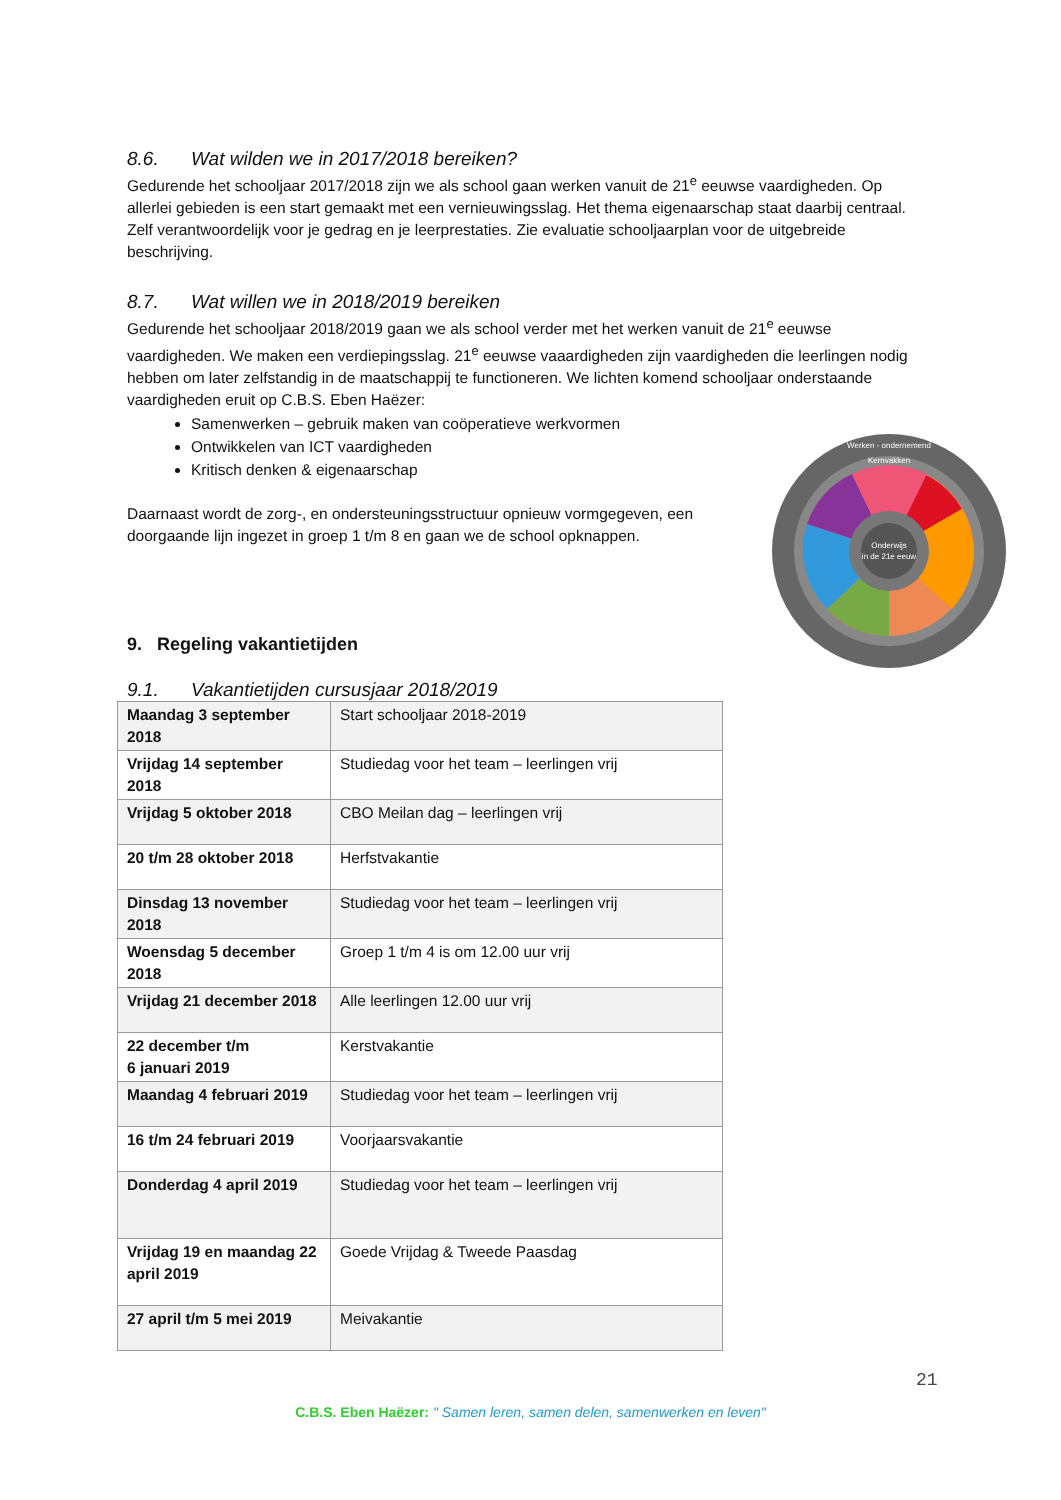8.6. Wat wilden we in 2017/2018 bereiken?
Gedurende het schooljaar 2017/2018 zijn we als school gaan werken vanuit de 21<sup>e</sup> eeuwse vaardigheden. Op allerlei gebieden is een start gemaakt met een vernieuwingsslag. Het thema eigenaarschap staat daarbij centraal. Zelf verantwoordelijk voor je gedrag en je leerprestaties. Zie evaluatie schooljaarplan voor de uitgebreide beschrijving.
8.7. Wat willen we in 2018/2019 bereiken
Gedurende het schooljaar 2018/2019 gaan we als school verder met het werken vanuit de 21<sup>e</sup> eeuwse vaardigheden. We maken een verdiepingsslag. 21<sup>e</sup> eeuwse vaaardigheden zijn vaardigheden die leerlingen nodig hebben om later zelfstandig in de maatschappij te functioneren. We lichten komend schooljaar onderstaande vaardigheden eruit op C.B.S. Eben Haëzer:
Samenwerken – gebruik maken van coöperatieve werkvormen
Ontwikkelen van ICT vaardigheden
Kritisch denken & eigenaarschap
Daarnaast wordt de zorg-, en ondersteuningsstructuur opnieuw vormgegeven, een doorgaande lijn ingezet in groep 1 t/m 8 en gaan we de school opknappen.
9. Regeling vakantietijden
9.1. Vakantietijden cursusjaar 2018/2019
| Maandag 3 september 2018 | Start schooljaar 2018-2019 |
| Vrijdag 14 september 2018 | Studiedag voor het team – leerlingen vrij |
| Vrijdag 5 oktober 2018 | CBO Meilan dag – leerlingen vrij |
| 20 t/m 28 oktober 2018 | Herfstvakantie |
| Dinsdag 13 november 2018 | Studiedag voor het team – leerlingen vrij |
| Woensdag 5 december 2018 | Groep 1 t/m 4 is om 12.00 uur vrij |
| Vrijdag 21 december 2018 | Alle leerlingen 12.00 uur vrij |
| 22 december t/m 6 januari 2019 | Kerstvakantie |
| Maandag 4 februari 2019 | Studiedag voor het team – leerlingen vrij |
| 16 t/m 24 februari 2019 | Voorjaarsvakantie |
| Donderdag 4 april 2019 | Studiedag voor het team – leerlingen vrij |
| Vrijdag 19 en maandag 22 april 2019 | Goede Vrijdag & Tweede Paasdag |
| 27 april t/m 5 mei 2019 | Meivakantie |
Onderwijs
in de 21e eeuw
Werken - ondernemend
Kernvakken
21
C.B.S. Eben Haëzer: " Samen leren, samen delen, samenwerken en leven"